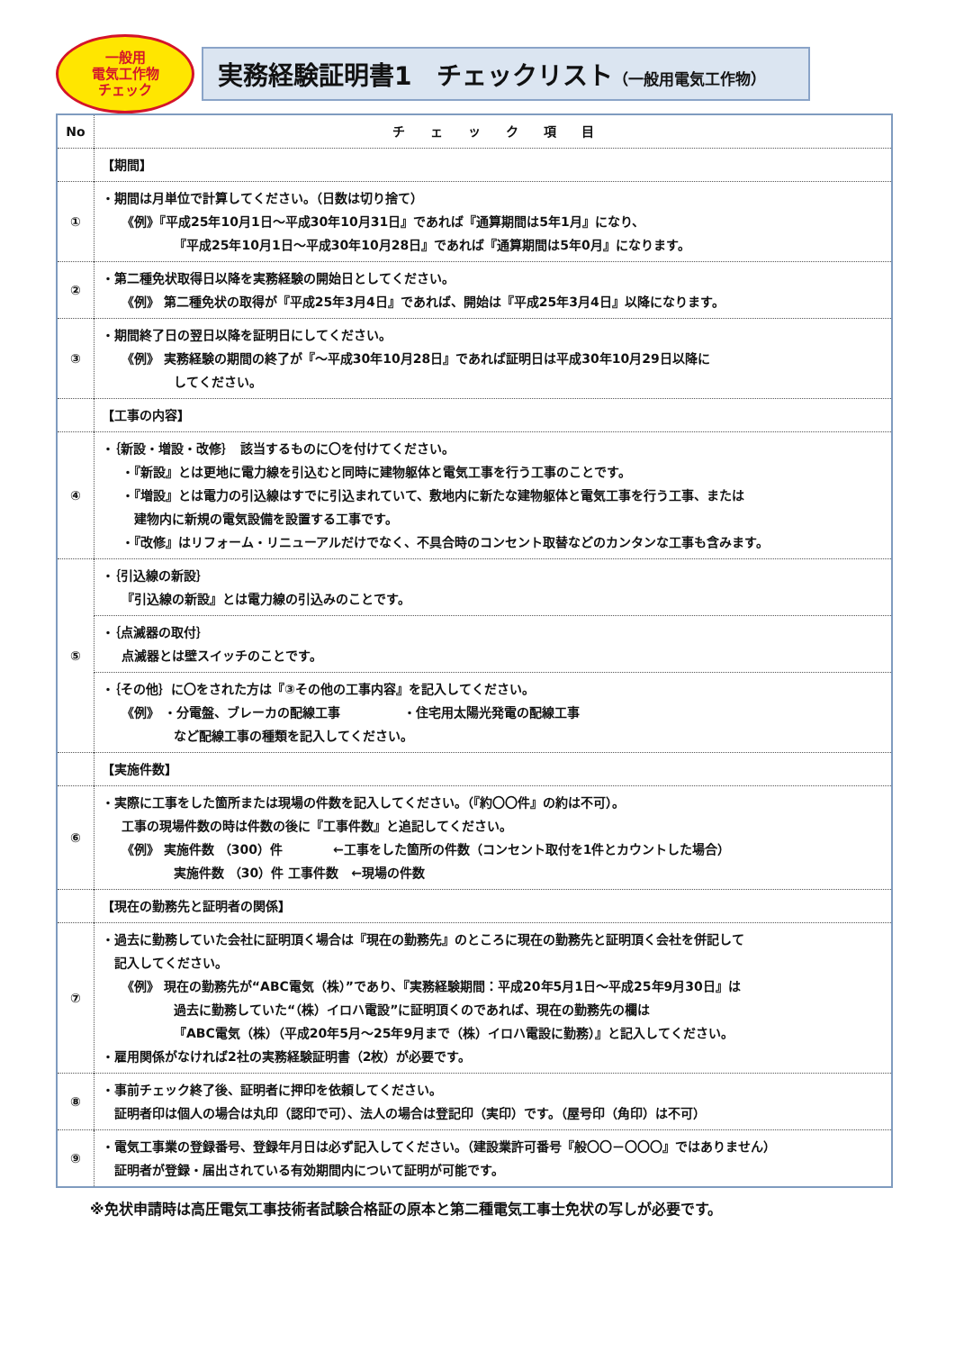一般用
電気工作物
チェック
実務経験証明書1　チェックリスト（一般用電気工作物）
| No | チ ェ ッ ク 項 目 |
| --- | --- |
| | 【期間】 |
| ① | ・期間は月単位で計算してください。（日数は切り捨て） 《例》『平成25年10月1日～平成30年10月31日』であれば『通算期間は5年1月』になり、 『平成25年10月1日～平成30年10月28日』であれば『通算期間は5年0月』になります。 |
| ② | ・第二種免状取得日以降を実務経験の開始日としてください。 《例》 第二種免状の取得が『平成25年3月4日』であれば、開始は『平成25年3月4日』以降になります。 |
| ③ | ・期間終了日の翌日以降を証明日にしてください。 《例》 実務経験の期間の終了が『～平成30年10月28日』であれば証明日は平成30年10月29日以降に してください。 |
| | 【工事の内容】 |
| ④ | ・｛新設・増設・改修｝ 該当するものに〇を付けてください。 ・『新設』とは更地に電力線を引込むと同時に建物躯体と電気工事を行う工事のことです。 ・『増設』とは電力の引込線はすでに引込まれていて、敷地内に新たな建物躯体と電気工事を行う工事、または 建物内に新規の電気設備を設置する工事です。 ・『改修』はリフォーム・リニューアルだけでなく、不具合時のコンセント取替などのカンタンな工事も含みます。 |
| ⑤ | ・｛引込線の新設｝ 『引込線の新設』とは電力線の引込みのことです。 |
| | ・｛点滅器の取付｝ 点滅器とは壁スイッチのことです。 |
| | ・｛その他｝に〇をされた方は『③その他の工事内容』を記入してください。 《例》 ・分電盤、ブレーカの配線工事 ・住宅用太陽光発電の配線工事 など配線工事の種類を記入してください。 |
| | 【実施件数】 |
| ⑥ | ・実際に工事をした箇所または現場の件数を記入してください。（『約〇〇件』の約は不可）。 工事の現場件数の時は件数の後に『工事件数』と追記してください。 《例》 実施件数 （300）件 ←工事をした箇所の件数（コンセント取付を1件とカウントした場合） 実施件数 （30）件 工事件数 ←現場の件数 |
| | 【現在の勤務先と証明者の関係】 |
| ⑦ | ・過去に勤務していた会社に証明頂く場合は『現在の勤務先』のところに現在の勤務先と証明頂く会社を併記して 記入してください。 《例》 現在の勤務先が“ABC電気（株）”であり、『実務経験期間：平成20年5月1日～平成25年9月30日』は 過去に勤務していた“（株）イロハ電設”に証明頂くのであれば、現在の勤務先の欄は 『ABC電気（株）（平成20年5月～25年9月まで（株）イロハ電設に勤務）』と記入してください。 ・雇用関係がなければ2社の実務経験証明書（2枚）が必要です。 |
| ⑧ | ・事前チェック終了後、証明者に押印を依頼してください。 証明者印は個人の場合は丸印（認印で可）、法人の場合は登記印（実印）です。（屋号印（角印）は不可） |
| ⑨ | ・電気工事業の登録番号、登録年月日は必ず記入してください。（建設業許可番号『般〇〇－〇〇〇』ではありません） 証明者が登録・届出されている有効期間内について証明が可能です。 |
※免状申請時は高圧電気工事技術者試験合格証の原本と第二種電気工事士免状の写しが必要です。